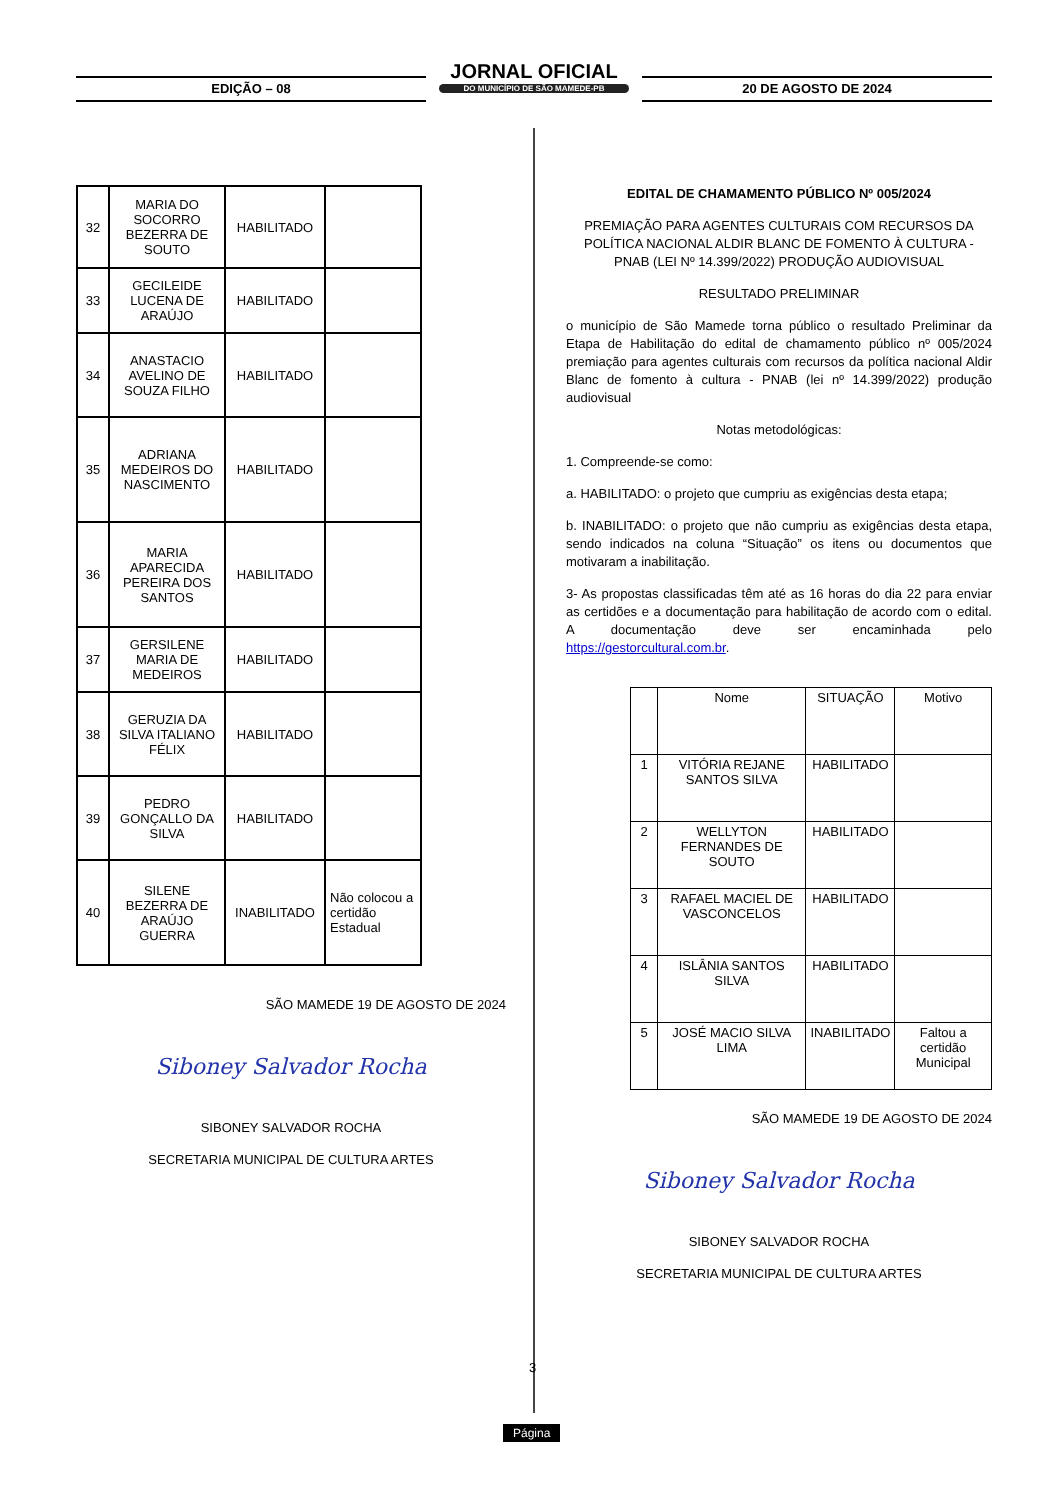EDIÇÃO – 08
JORNAL OFICIAL
DO MUNICÍPIO DE SÃO MAMEDE-PB
20 DE AGOSTO DE 2024
| 32 | MARIA DO SOCORRO BEZERRA DE SOUTO | HABILITADO | |
| 33 | GECILEIDE LUCENA DE ARAÚJO | HABILITADO | |
| 34 | ANASTACIO AVELINO DE SOUZA FILHO | HABILITADO | |
| 35 | ADRIANA MEDEIROS DO NASCIMENTO | HABILITADO | |
| 36 | MARIA APARECIDA PEREIRA DOS SANTOS | HABILITADO | |
| 37 | GERSILENE MARIA DE MEDEIROS | HABILITADO | |
| 38 | GERUZIA DA SILVA ITALIANO FÉLIX | HABILITADO | |
| 39 | PEDRO GONÇALLO DA SILVA | HABILITADO | |
| 40 | SILENE BEZERRA DE ARAÚJO GUERRA | INABILITADO | Não colocou a certidão Estadual |
SÃO MAMEDE 19 DE AGOSTO DE 2024
Siboney Salvador Rocha
SIBONEY SALVADOR ROCHA
SECRETARIA MUNICIPAL DE CULTURA ARTES
EDITAL DE CHAMAMENTO PÚBLICO Nº 005/2024
PREMIAÇÃO PARA AGENTES CULTURAIS COM RECURSOS DA POLÍTICA NACIONAL ALDIR BLANC DE FOMENTO À CULTURA - PNAB (LEI Nº 14.399/2022) PRODUÇÃO AUDIOVISUAL
RESULTADO PRELIMINAR
o município de São Mamede torna público o resultado Preliminar da Etapa de Habilitação do edital de chamamento público nº 005/2024 premiação para agentes culturais com recursos da política nacional Aldir Blanc de fomento à cultura - PNAB (lei nº 14.399/2022) produção audiovisual
Notas metodológicas:
1. Compreende-se como:
a. HABILITADO: o projeto que cumpriu as exigências desta etapa;
b. INABILITADO: o projeto que não cumpriu as exigências desta etapa, sendo indicados na coluna “Situação” os itens ou documentos que motivaram a inabilitação.
3- As propostas classificadas têm até as 16 horas do dia 22 para enviar as certidões e a documentação para habilitação de acordo com o edital. A documentação deve ser encaminhada pelo https://gestorcultural.com.br.
| | Nome | SITUAÇÃO | Motivo |
| 1 | VITÓRIA REJANE SANTOS SILVA | HABILITADO | |
| 2 | WELLYTON FERNANDES DE SOUTO | HABILITADO | |
| 3 | RAFAEL MACIEL DE VASCONCELOS | HABILITADO | |
| 4 | ISLÂNIA SANTOS SILVA | HABILITADO | |
| 5 | JOSÉ MACIO SILVA LIMA | INABILITADO | Faltou a certidão Municipal |
SÃO MAMEDE 19 DE AGOSTO DE 2024
Siboney Salvador Rocha
SIBONEY SALVADOR ROCHA
SECRETARIA MUNICIPAL DE CULTURA ARTES
3
Página